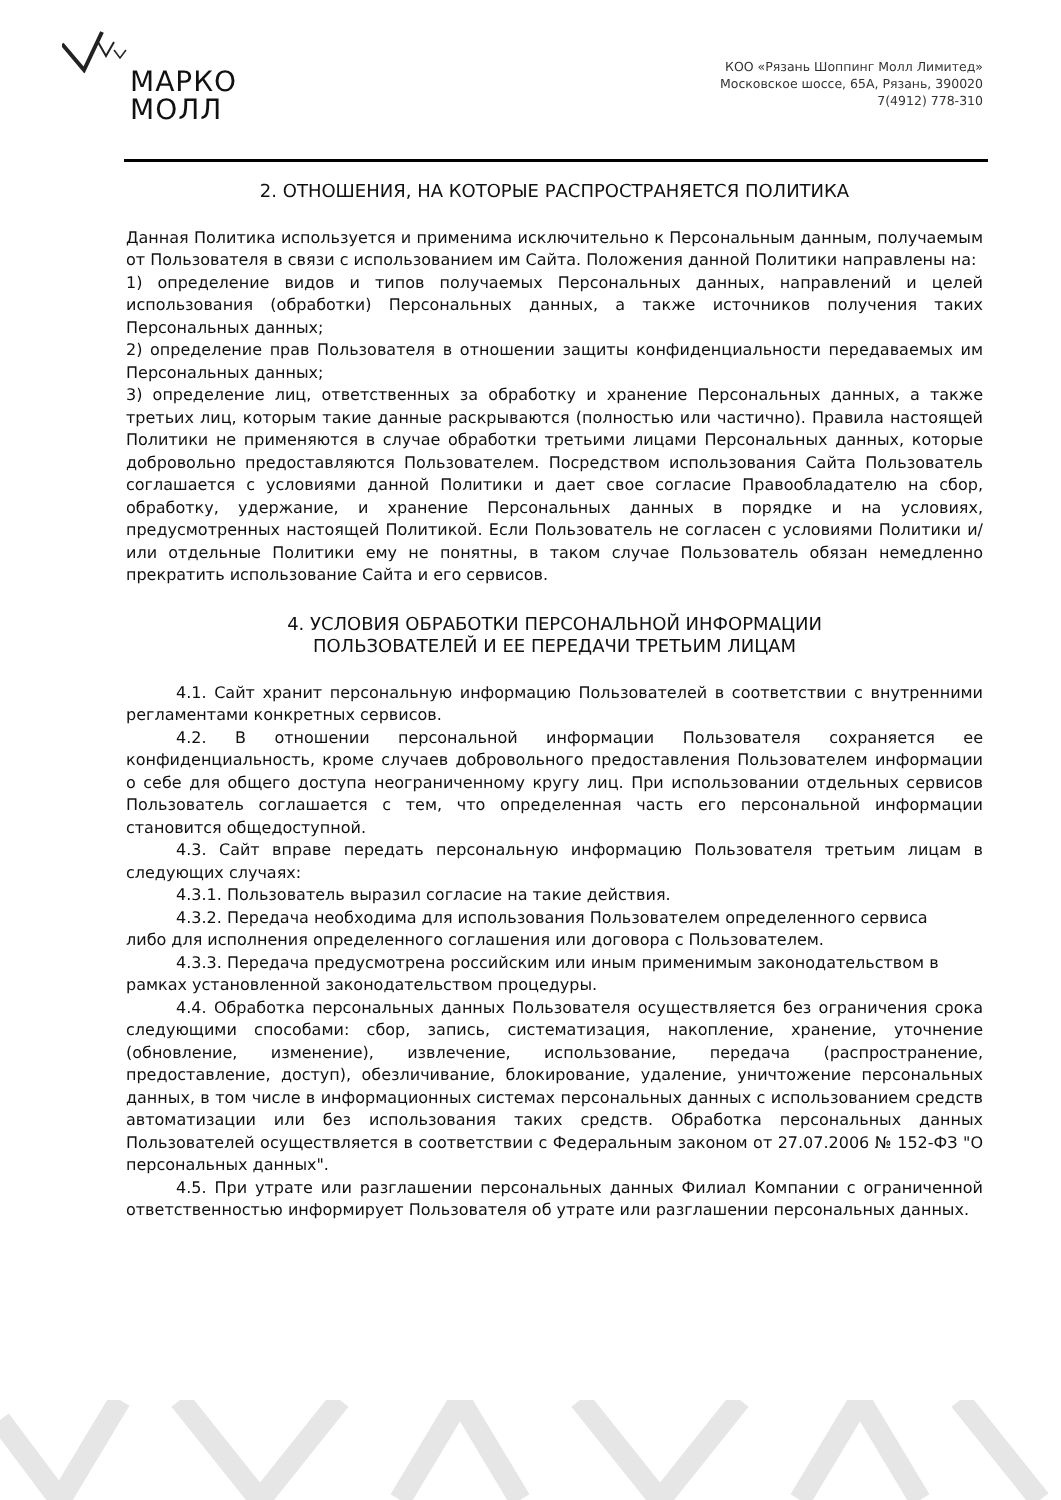МАРКО
МОЛЛ
КОО «Рязань Шоппинг Молл Лимитед»
Московское шоссе, 65А, Рязань, 390020
7(4912) 778-310
2. ОТНОШЕНИЯ, НА КОТОРЫЕ РАСПРОСТРАНЯЕТСЯ ПОЛИТИКА
Данная Политика используется и применима исключительно к Персональным данным, получаемым от Пользователя в связи с использованием им Сайта. Положения данной Политики направлены на:
1) определение видов и типов получаемых Персональных данных, направлений и целей использования (обработки) Персональных данных, а также источников получения таких Персональных данных;
2) определение прав Пользователя в отношении защиты конфиденциальности передаваемых им Персональных данных;
3) определение лиц, ответственных за обработку и хранение Персональных данных, а также третьих лиц, которым такие данные раскрываются (полностью или частично). Правила настоящей Политики не применяются в случае обработки третьими лицами Персональных данных, которые добровольно предоставляются Пользователем. Посредством использования Сайта Пользователь соглашается с условиями данной Политики и дает свое согласие Правообладателю на сбор, обработку, удержание, и хранение Персональных данных в порядке и на условиях, предусмотренных настоящей Политикой. Если Пользователь не согласен с условиями Политики и/или отдельные Политики ему не понятны, в таком случае Пользователь обязан немедленно прекратить использование Сайта и его сервисов.
4. УСЛОВИЯ ОБРАБОТКИ ПЕРСОНАЛЬНОЙ ИНФОРМАЦИИ
ПОЛЬЗОВАТЕЛЕЙ И ЕЕ ПЕРЕДАЧИ ТРЕТЬИМ ЛИЦАМ
4.1. Сайт хранит персональную информацию Пользователей в соответствии с внутренними регламентами конкретных сервисов.
4.2. В отношении персональной информации Пользователя сохраняется ее конфиденциальность, кроме случаев добровольного предоставления Пользователем информации о себе для общего доступа неограниченному кругу лиц. При использовании отдельных сервисов Пользователь соглашается с тем, что определенная часть его персональной информации становится общедоступной.
4.3. Сайт вправе передать персональную информацию Пользователя третьим лицам в следующих случаях:
4.3.1. Пользователь выразил согласие на такие действия.
4.3.2. Передача необходима для использования Пользователем определенного сервиса
либо для исполнения определенного соглашения или договора с Пользователем.
4.3.3. Передача предусмотрена российским или иным применимым законодательством в
рамках установленной законодательством процедуры.
4.4. Обработка персональных данных Пользователя осуществляется без ограничения срока следующими способами: сбор, запись, систематизация, накопление, хранение, уточнение (обновление, изменение), извлечение, использование, передача (распространение, предоставление, доступ), обезличивание, блокирование, удаление, уничтожение персональных данных, в том числе в информационных системах персональных данных с использованием средств автоматизации или без использования таких средств. Обработка персональных данных Пользователей осуществляется в соответствии с Федеральным законом от 27.07.2006 № 152-ФЗ "О персональных данных".
4.5. При утрате или разглашении персональных данных Филиал Компании с ограниченной ответственностью информирует Пользователя об утрате или разглашении персональных данных.